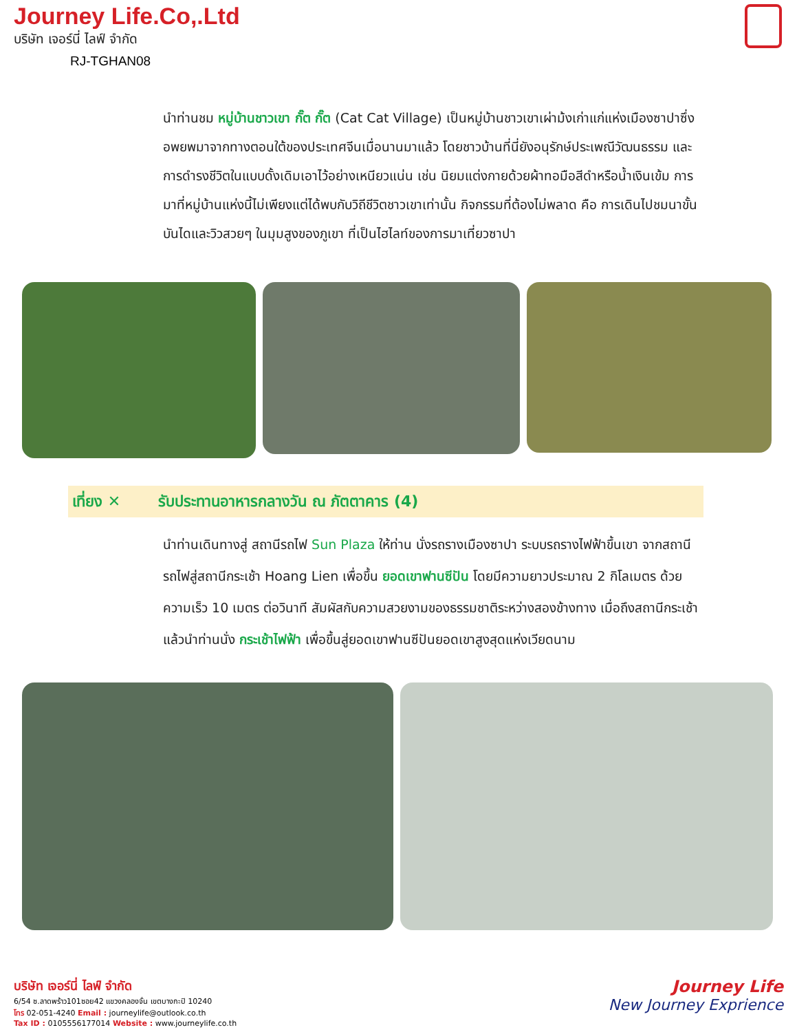Journey Life.Co,.Ltd
บริษัท เจอร์นี่ ไลฟ์ จำกัด
RJ-TGHAN08
นำท่านชม หมู่บ้านชาวเขา กั๊ต กั๊ต (Cat Cat Village) เป็นหมู่บ้านชาวเขาเผ่าม้งเก่าแก่แห่งเมืองซาปาซึ่งอพยพมาจากทางตอนใต้ของประเทศจีนเมื่อนานมาแล้ว โดยชาวบ้านที่นี่ยังอนุรักษ์ประเพณีวัฒนธรรม และการดำรงชีวิตในแบบดั้งเดิมเอาไว้อย่างเหนียวแน่น เช่น นิยมแต่งกายด้วยผ้าทอมือสีดำหรือน้ำเงินเข้ม การมาที่หมู่บ้านแห่งนี้ไม่เพียงแต่ได้พบกับวิถีชีวิตชาวเขาเท่านั้น กิจกรรมที่ต้องไม่พลาด คือ การเดินไปชมนาขั้นบันไดและวิวสวยๆ ในมุมสูงของภูเขา ที่เป็นไฮไลท์ของการมาเที่ยวซาปา
เที่ยง ✕ รับประทานอาหารกลางวัน ณ ภัตตาคาร (4)
นำท่านเดินทางสู่ สถานีรถไฟ Sun Plaza ให้ท่าน นั่งรถรางเมืองซาปา ระบบรถรางไฟฟ้าขึ้นเขา จากสถานีรถไฟสู่สถานีกระเช้า Hoang Lien เพื่อขึ้น ยอดเขาฟานซีปัน โดยมีความยาวประมาณ 2 กิโลเมตร ด้วยความเร็ว 10 เมตร ต่อวินาที สัมผัสกับความสวยงามของธรรมชาติระหว่างสองข้างทาง เมื่อถึงสถานีกระเช้าแล้วนำท่านนั่ง กระเช้าไฟฟ้า เพื่อขึ้นสู่ยอดเขาฟานซีปันยอดเขาสูงสุดแห่งเวียดนาม
บริษัท เจอร์นี่ ไลฟ์ จำกัด
6/54 ซ.ลาดพร้าว101ซอย42 แขวงคลองจั่น เขตบางกะปิ 10240
โทร 02-051-4240 Email : journeylife@outlook.co.th
Tax ID : 0105556177014 Website : www.journeylife.co.th
Journey Life
New Journey Exprience